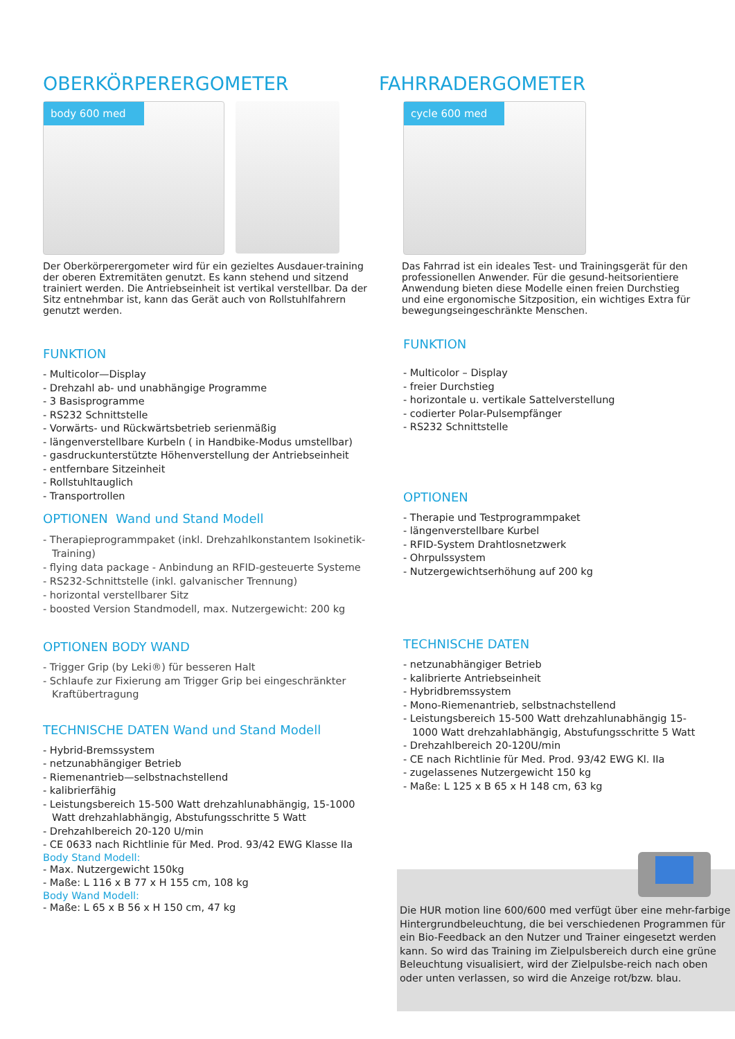OBERKÖRPERERGOMETER
body 600 med
Der Oberkörperergometer wird für ein gezieltes Ausdauer-training der oberen Extremitäten genutzt. Es kann stehend und sitzend trainiert werden. Die Antriebseinheit ist vertikal verstellbar. Da der Sitz entnehmbar ist, kann das Gerät auch von Rollstuhlfahrern genutzt werden.
FUNKTION
- Multicolor—Display
- Drehzahl ab- und unabhängige Programme
- 3 Basisprogramme
- RS232 Schnittstelle
- Vorwärts- und Rückwärtsbetrieb serienmäßig
- längenverstellbare Kurbeln ( in Handbike-Modus umstellbar)
- gasdruckunterstützte Höhenverstellung der Antriebseinheit
- entfernbare Sitzeinheit
- Rollstuhltauglich
- Transportrollen
OPTIONEN Wand und Stand Modell
- Therapieprogrammpaket (inkl. Drehzahlkonstantem Isokinetik-Training)
- flying data package - Anbindung an RFID-gesteuerte Systeme
- RS232-Schnittstelle (inkl. galvanischer Trennung)
- horizontal verstellbarer Sitz
- boosted Version Standmodell, max. Nutzergewicht: 200 kg
OPTIONEN BODY WAND
- Trigger Grip (by Leki®) für besseren Halt
- Schlaufe zur Fixierung am Trigger Grip bei eingeschränkter Kraftübertragung
TECHNISCHE DATEN Wand und Stand Modell
- Hybrid-Bremssystem
- netzunabhängiger Betrieb
- Riemenantrieb—selbstnachstellend
- kalibrierfähig
- Leistungsbereich 15-500 Watt drehzahlunabhängig, 15-1000 Watt drehzahlabhängig, Abstufungsschritte 5 Watt
- Drehzahlbereich 20-120 U/min
- CE 0633 nach Richtlinie für Med. Prod. 93/42 EWG Klasse IIa
Body Stand Modell:
- Max. Nutzergewicht 150kg
- Maße: L 116 x B 77 x H 155 cm, 108 kg
Body Wand Modell:
- Maße: L 65 x B 56 x H 150 cm, 47 kg
FAHRRADERGOMETER
cycle 600 med
Das Fahrrad ist ein ideales Test- und Trainingsgerät für den professionellen Anwender. Für die gesund-heitsorientiere Anwendung bieten diese Modelle einen freien Durchstieg und eine ergonomische Sitzposition, ein wichtiges Extra für bewegungseingeschränkte Menschen.
FUNKTION
- Multicolor – Display
- freier Durchstieg
- horizontale u. vertikale Sattelverstellung
- codierter Polar-Pulsempfänger
- RS232 Schnittstelle
OPTIONEN
- Therapie und Testprogrammpaket
- längenverstellbare Kurbel
- RFID-System Drahtlosnetzwerk
- Ohrpulssystem
- Nutzergewichtserhöhung auf 200 kg
TECHNISCHE DATEN
- netzunabhängiger Betrieb
- kalibrierte Antriebseinheit
- Hybridbremssystem
- Mono-Riemenantrieb, selbstnachstellend
- Leistungsbereich 15-500 Watt drehzahlunabhängig 15-1000 Watt drehzahlabhängig, Abstufungsschritte 5 Watt
- Drehzahlbereich 20-120U/min
- CE nach Richtlinie für Med. Prod. 93/42 EWG Kl. IIa
- zugelassenes Nutzergewicht 150 kg
- Maße: L 125 x B 65 x H 148 cm, 63 kg
Die HUR motion line 600/600 med verfügt über eine mehr-farbige Hintergrundbeleuchtung, die bei verschiedenen Programmen für ein Bio-Feedback an den Nutzer und Trainer eingesetzt werden kann. So wird das Training im Zielpulsbereich durch eine grüne Beleuchtung visualisiert, wird der Zielpulsbe-reich nach oben oder unten verlassen, so wird die Anzeige rot/bzw. blau.